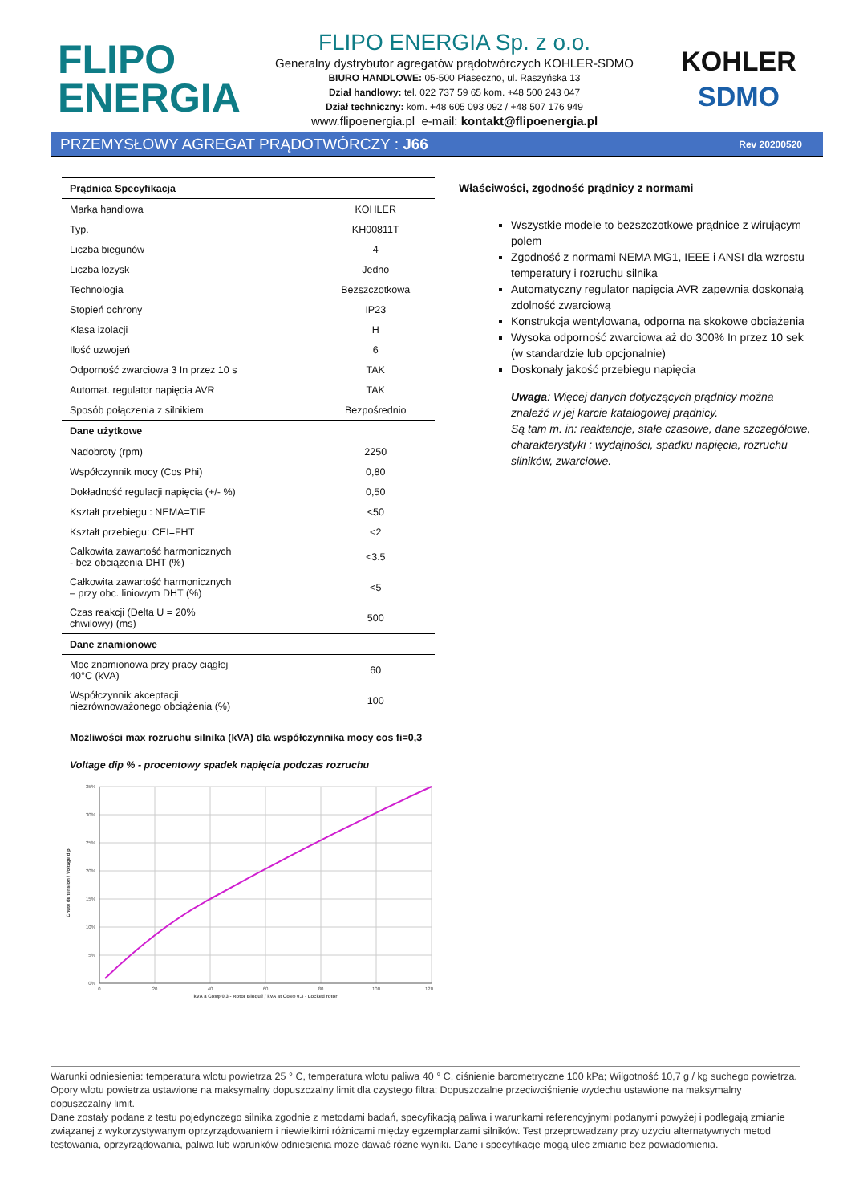FLIPO
ENERGIA
FLIPO ENERGIA Sp. z o.o.
Generalny dystrybutor agregatów prądotwórczych KOHLER-SDMO
BIURO HANDLOWE: 05-500 Piaseczno, ul. Raszyńska 13
Dział handlowy: tel. 022 737 59 65 kom. +48 500 243 047
Dział techniczny: kom. +48 605 093 092 / +48 507 176 949
www.flipoenergia.pl e-mail: kontakt@flipoenergia.pl
KOHLER
SDMO
PRZEMYSŁOWY AGREGAT PRĄDOTWÓRCZY : J66 Rev 20200520
| Prądnica Specyfikacja | |
| Marka handlowa | KOHLER |
| Typ. | KH00811T |
| Liczba biegunów | 4 |
| Liczba łożysk | Jedno |
| Technologia | Bezszczotkowa |
| Stopień ochrony | IP23 |
| Klasa izolacji | H |
| Ilość uzwojeń | 6 |
| Odporność zwarciowa 3 In przez 10 s | TAK |
| Automat. regulator napięcia AVR | TAK |
| Sposób połączenia z silnikiem | Bezpośrednio |
| Dane użytkowe | |
| Nadobroty (rpm) | 2250 |
| Współczynnik mocy (Cos Phi) | 0,80 |
| Dokładność regulacji napięcia (+/- %) | 0,50 |
| Kształt przebiegu : NEMA=TIF | <50 |
| Kształt przebiegu: CEI=FHT | <2 |
| Całkowita zawartość harmonicznych - bez obciążenia DHT (%) | <3.5 |
| Całkowita zawartość harmonicznych – przy obc. liniowym DHT (%) | <5 |
| Czas reakcji (Delta U = 20% chwilowy) (ms) | 500 |
| Dane znamionowe | |
| Moc znamionowa przy pracy ciągłej 40°C (kVA) | 60 |
| Współczynnik akceptacji niezrównoważonego obciążenia (%) | 100 |
Możliwości max rozruchu silnika (kVA) dla współczynnika mocy cos fi=0,3
Voltage dip % - procentowy spadek napięcia podczas rozruchu
35%
30%
25%
20%
15%
10%
5%
0%
0
20
40
60
80
100
120
kVA à Cosφ 0.3 - Rotor Bloqué / kVA at Cosφ 0.3 - Locked rotor
Chute de tension / Voltage dip
Właściwości, zgodność prądnicy z normami
Wszystkie modele to bezszczotkowe prądnice z wirującym polem
Zgodność z normami NEMA MG1, IEEE i ANSI dla wzrostu temperatury i rozruchu silnika
Automatyczny regulator napięcia AVR zapewnia doskonałą zdolność zwarciową
Konstrukcja wentylowana, odporna na skokowe obciążenia
Wysoka odporność zwarciowa aż do 300% In przez 10 sek (w standardzie lub opcjonalnie)
Doskonały jakość przebiegu napięcia
Uwaga: Więcej danych dotyczących prądnicy można znaleźć w jej karcie katalogowej prądnicy.
Są tam m. in: reaktancje, stałe czasowe, dane szczegółowe, charakterystyki : wydajności, spadku napięcia, rozruchu silników, zwarciowe.
Warunki odniesienia: temperatura wlotu powietrza 25 ° C, temperatura wlotu paliwa 40 ° C, ciśnienie barometryczne 100 kPa; Wilgotność 10,7 g / kg suchego powietrza. Opory wlotu powietrza ustawione na maksymalny dopuszczalny limit dla czystego filtra; Dopuszczalne przeciwciśnienie wydechu ustawione na maksymalny dopuszczalny limit.
Dane zostały podane z testu pojedynczego silnika zgodnie z metodami badań, specyfikacją paliwa i warunkami referencyjnymi podanymi powyżej i podlegają zmianie związanej z wykorzystywanym oprzyrządowaniem i niewielkimi różnicami między egzemplarzami silników. Test przeprowadzany przy użyciu alternatywnych metod testowania, oprzyrządowania, paliwa lub warunków odniesienia może dawać różne wyniki. Dane i specyfikacje mogą ulec zmianie bez powiadomienia.